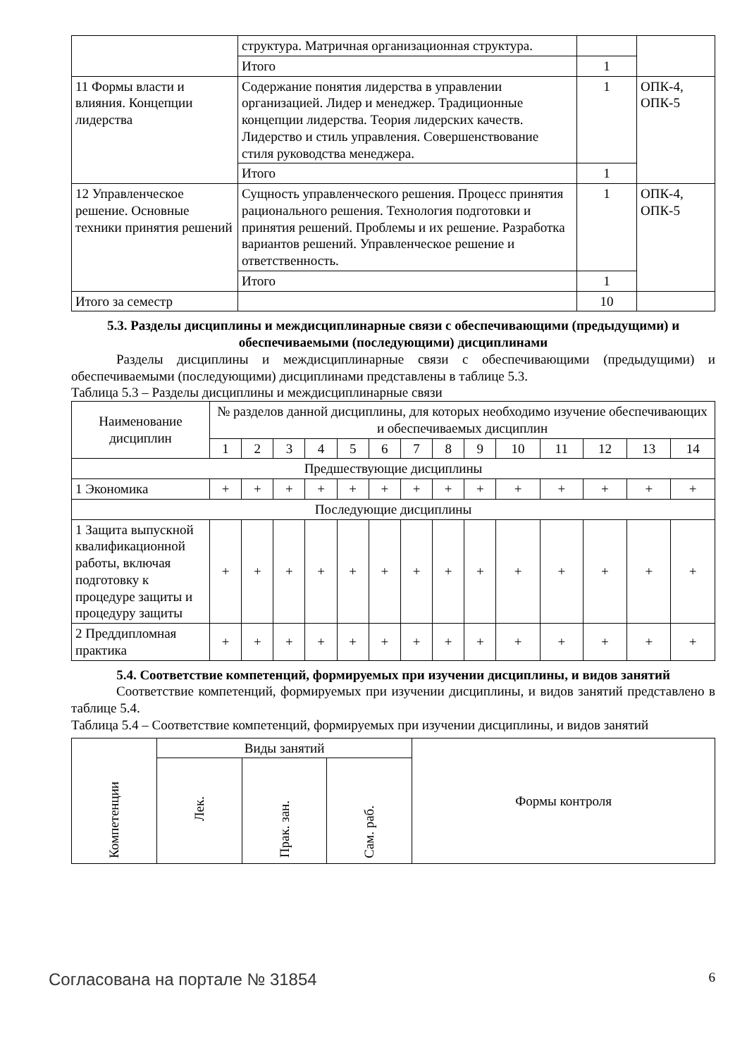| | структура. Матричная организационная структура. | | |
| | Итого | 1 | |
| 11 Формы власти и влияния. Концепции лидерства | Содержание понятия лидерства в управлении организацией. Лидер и менеджер. Традиционные концепции лидерства. Теория лидерских качеств. Лидерство и стиль управления. Совершенствование стиля руководства менеджера. | 1 | ОПК-4, ОПК-5 |
| | Итого | 1 | |
| 12 Управленческое решение. Основные техники принятия решений | Сущность управленческого решения. Процесс принятия рационального решения. Технология подготовки и принятия решений. Проблемы и их решение. Разработка вариантов решений. Управленческое решение и ответственность. | 1 | ОПК-4, ОПК-5 |
| | Итого | 1 | |
| Итого за семестр | | 10 | |
5.3. Разделы дисциплины и междисциплинарные связи с обеспечивающими (предыдущими) и обеспечиваемыми (последующими) дисциплинами
Разделы дисциплины и междисциплинарные связи с обеспечивающими (предыдущими) и обеспечиваемыми (последующими) дисциплинами представлены в таблице 5.3.
Таблица 5.3 – Разделы дисциплины и междисциплинарные связи
| Наименование дисциплин | № разделов данной дисциплины, для которых необходимо изучение обеспечивающих и обеспечиваемых дисциплин | | | | | | | | | | | | | |
| | 1 | 2 | 3 | 4 | 5 | 6 | 7 | 8 | 9 | 10 | 11 | 12 | 13 | 14 |
| Предшествующие дисциплины | | | | | | | | | | | | | | |
| 1 Экономика | + | + | + | + | + | + | + | + | + | + | + | + | + | + |
| Последующие дисциплины | | | | | | | | | | | | | | |
| 1 Защита выпускной квалификационной работы, включая подготовку к процедуре защиты и процедуру защиты | + | + | + | + | + | + | + | + | + | + | + | + | + | + |
| 2 Преддипломная практика | + | + | + | + | + | + | + | + | + | + | + | + | + | + |
5.4. Соответствие компетенций, формируемых при изучении дисциплины, и видов занятий
Соответствие компетенций, формируемых при изучении дисциплины, и видов занятий представлено в таблице 5.4.
Таблица 5.4 – Соответствие компетенций, формируемых при изучении дисциплины, и видов занятий
| Компетенции | Виды занятий | | | Формы контроля |
| | Лек. | Прак. зан. | Сам. раб. | |
Согласована на портале № 31854 6